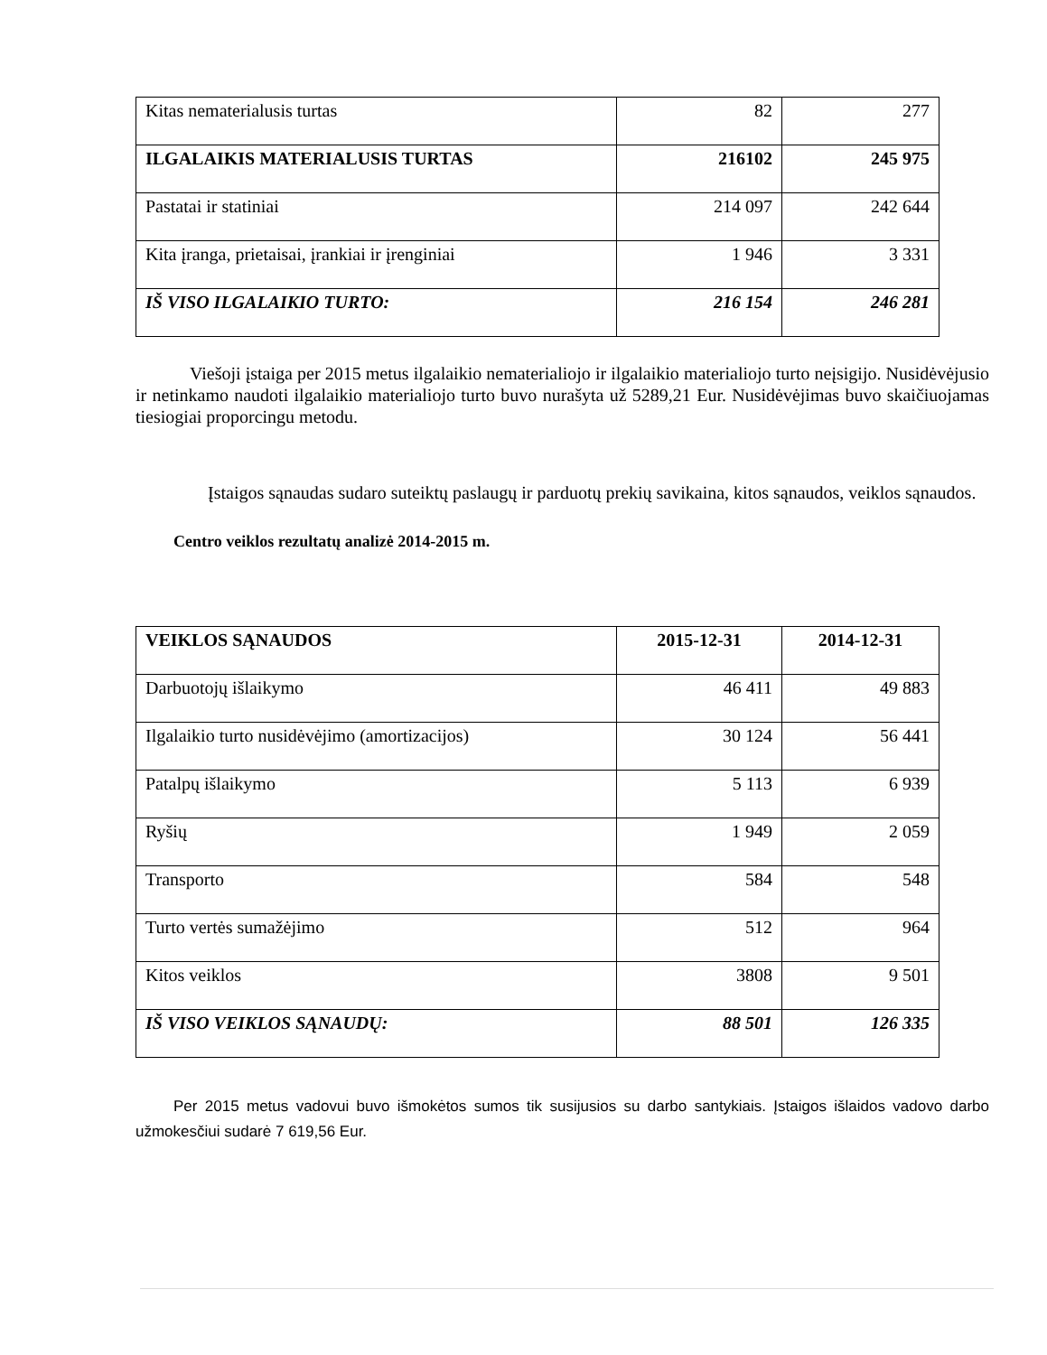| Kitas nematerialusis turtas | 82 | 277 |
| ILGALAIKIS MATERIALUSIS TURTAS | 216102 | 245 975 |
| Pastatai ir statiniai | 214 097 | 242 644 |
| Kita įranga, prietaisai, įrankiai ir įrenginiai | 1 946 | 3 331 |
| IŠ VISO ILGALAIKIO TURTO: | 216 154 | 246 281 |
Viešoji įstaiga per 2015 metus ilgalaikio nematerialiojo ir ilgalaikio materialiojo turto neįsigijo. Nusidėvėjusio ir netinkamo naudoti ilgalaikio materialiojo turto buvo nurašyta už 5289,21 Eur. Nusidėvėjimas buvo skaičiuojamas tiesiogiai proporcingu metodu.
Įstaigos sąnaudas sudaro suteiktų paslaugų ir parduotų prekių savikaina, kitos sąnaudos, veiklos sąnaudos.
Centro veiklos rezultatų analizė 2014-2015 m.
| VEIKLOS SĄNAUDOS | 2015-12-31 | 2014-12-31 |
| Darbuotojų išlaikymo | 46 411 | 49 883 |
| Ilgalaikio turto nusidėvėjimo (amortizacijos) | 30 124 | 56 441 |
| Patalpų išlaikymo | 5 113 | 6 939 |
| Ryšių | 1 949 | 2 059 |
| Transporto | 584 | 548 |
| Turto vertės sumažėjimo | 512 | 964 |
| Kitos veiklos | 3808 | 9 501 |
| IŠ VISO VEIKLOS SĄNAUDŲ: | 88 501 | 126 335 |
Per 2015 metus vadovui buvo išmokėtos sumos tik susijusios su darbo santykiais. Įstaigos išlaidos vadovo darbo užmokesčiui sudarė 7 619,56 Eur.